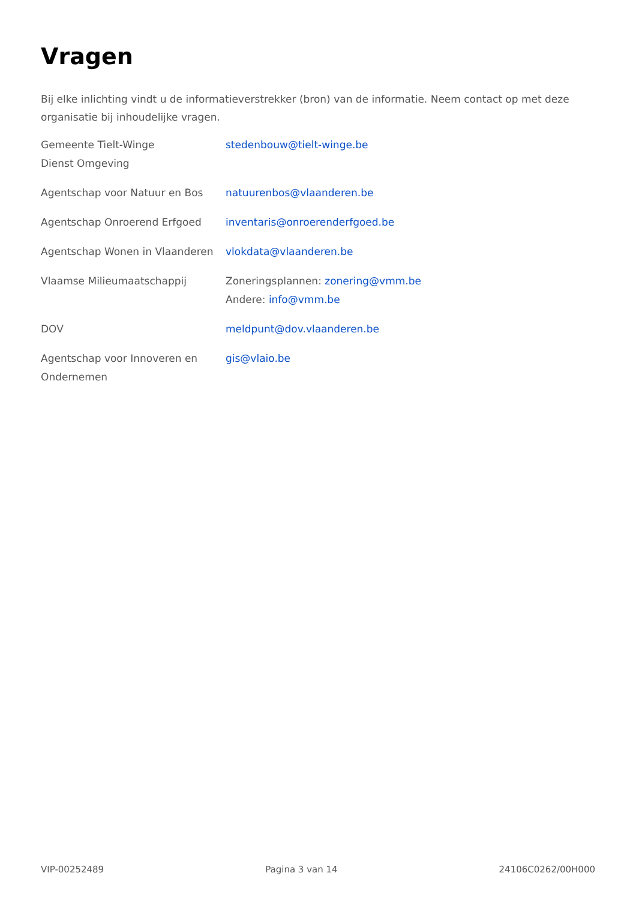Vragen
Bij elke inlichting vindt u de informatieverstrekker (bron) van de informatie. Neem contact op met deze organisatie bij inhoudelijke vragen.
| Gemeente Tielt-Winge Dienst Omgeving | stedenbouw@tielt-winge.be |
| Agentschap voor Natuur en Bos | natuurenbos@vlaanderen.be |
| Agentschap Onroerend Erfgoed | inventaris@onroerenderfgoed.be |
| Agentschap Wonen in Vlaanderen | vlokdata@vlaanderen.be |
| Vlaamse Milieumaatschappij | Zoneringsplannen: zonering@vmm.be Andere: info@vmm.be |
| DOV | meldpunt@dov.vlaanderen.be |
| Agentschap voor Innoveren en Ondernemen | gis@vlaio.be |
VIP-00252489 Pagina 3 van 14 24106C0262/00H000